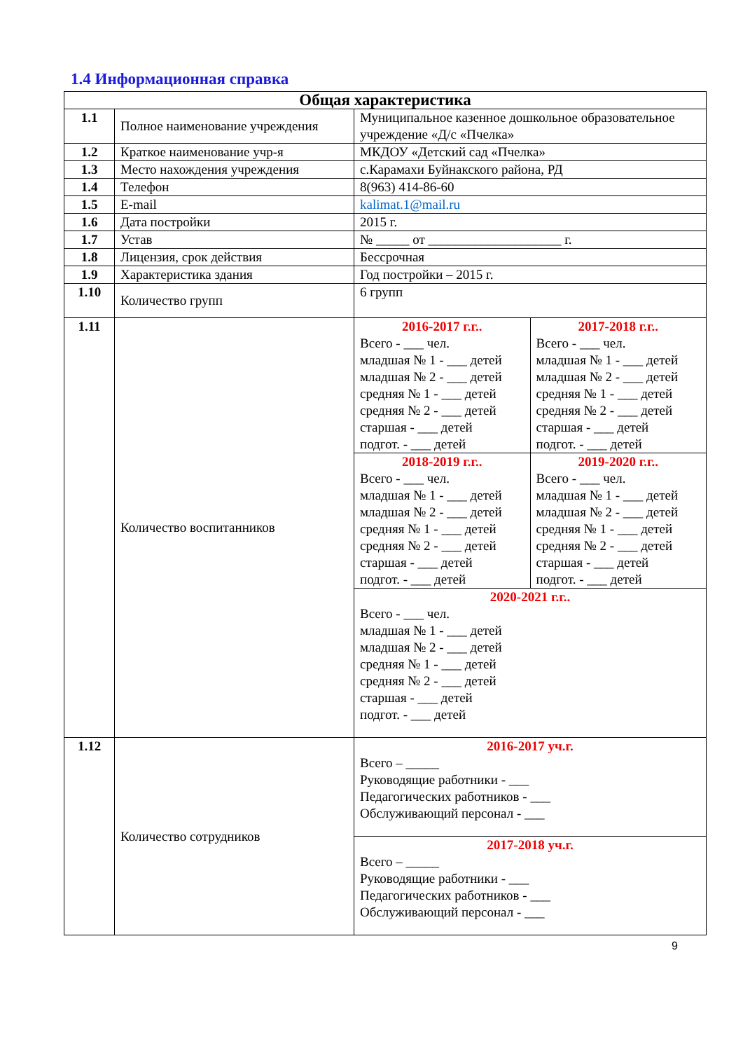1.4 Информационная справка
| Общая характеристика | | |
| --- | --- | --- |
| 1.1 | Полное наименование учреждения | Муниципальное казенное дошкольное образовательное учреждение «Д/с «Пчелка» |
| 1.2 | Краткое наименование учр-я | МКДОУ «Детский сад «Пчелка» |
| 1.3 | Место нахождения учреждения | с.Карамахи Буйнакского района, РД |
| 1.4 | Телефон | 8(963) 414-86-60 |
| 1.5 | E-mail | kalimat.1@mail.ru |
| 1.6 | Дата постройки | 2015 г. |
| 1.7 | Устав | № _____ от ____________________ г. |
| 1.8 | Лицензия, срок действия | Бессрочная |
| 1.9 | Характеристика здания | Год постройки – 2015 г. |
| 1.10 | Количество групп | 6 групп |
| 1.11 | Количество воспитанников | / 2016-2017 г.г.. Всего - ___ чел. младшая № 1 - ___ детей младшая № 2 - ___ детей средняя № 1 - ___ детей средняя № 2 - ___ детей старшая - ___ детей подгот. - ___ детей / 2017-2018 г.г.. Всего - ___ чел. младшая № 1 - ___ детей младшая № 2 - ___ детей средняя № 1 - ___ детей средняя № 2 - ___ детей старшая - ___ детей подгот. - ___ детей / / 2018-2019 г.г.. Всего - ___ чел. младшая № 1 - ___ детей младшая № 2 - ___ детей средняя № 1 - ___ детей средняя № 2 - ___ детей старшая - ___ детей подгот. - ___ детей / 2019-2020 г.г.. Всего - ___ чел. младшая № 1 - ___ детей младшая № 2 - ___ детей средняя № 1 - ___ детей средняя № 2 - ___ детей старшая - ___ детей подгот. - ___ детей / / 2020-2021 г.г.. Всего - ___ чел. младшая № 1 - ___ детей младшая № 2 - ___ детей средняя № 1 - ___ детей средняя № 2 - ___ детей старшая - ___ детей подгот. - ___ детей / / |
| 1.12 | Количество сотрудников | / 2016-2017 уч.г. Всего – _____ Руководящие работники - ___ Педагогических работников - ___ Обслуживающий персонал - ___ / / 2017-2018 уч.г. Всего – _____ Руководящие работники - ___ Педагогических работников - ___ Обслуживающий персонал - ___ / |
9